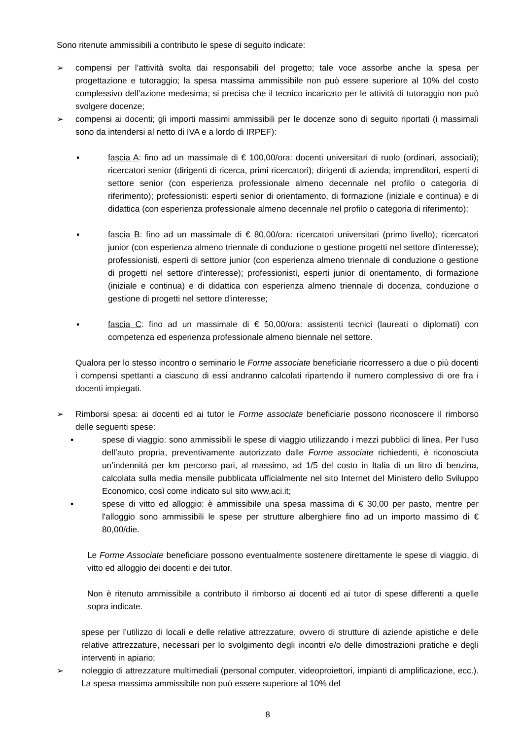Sono ritenute ammissibili a contributo le spese di seguito indicate:
➢ compensi per l’attività svolta dai responsabili del progetto; tale voce assorbe anche la spesa per progettazione e tutoraggio; la spesa massima ammissibile non può essere superiore al 10% del costo complessivo dell’azione medesima; si precisa che il tecnico incaricato per le attività di tutoraggio non può svolgere docenze;
➢ compensi ai docenti; gli importi massimi ammissibili per le docenze sono di seguito riportati (i massimali sono da intendersi al netto di IVA e a lordo di IRPEF):
▪ fascia A: fino ad un massimale di € 100,00/ora: docenti universitari di ruolo (ordinari, associati); ricercatori senior (dirigenti di ricerca, primi ricercatori); dirigenti di azienda; imprenditori, esperti di settore senior (con esperienza professionale almeno decennale nel profilo o categoria di riferimento); professionisti: esperti senior di orientamento, di formazione (iniziale e continua) e di didattica (con esperienza professionale almeno decennale nel profilo o categoria di riferimento);
▪ fascia B: fino ad un massimale di € 80,00/ora: ricercatori universitari (primo livello); ricercatori junior (con esperienza almeno triennale di conduzione o gestione progetti nel settore d'interesse); professionisti, esperti di settore junior (con esperienza almeno triennale di conduzione o gestione di progetti nel settore d'interesse); professionisti, esperti junior di orientamento, di formazione (iniziale e continua) e di didattica con esperienza almeno triennale di docenza, conduzione o gestione di progetti nel settore d'interesse;
▪ fascia C: fino ad un massimale di € 50,00/ora: assistenti tecnici (laureati o diplomati) con competenza ed esperienza professionale almeno biennale nel settore.
Qualora per lo stesso incontro o seminario le Forme associate beneficiarie ricorressero a due o più docenti i compensi spettanti a ciascuno di essi andranno calcolati ripartendo il numero complessivo di ore fra i docenti impiegati.
➢ Rimborsi spesa: ai docenti ed ai tutor le Forme associate beneficiarie possono riconoscere il rimborso delle seguenti spese:
▪ spese di viaggio: sono ammissibili le spese di viaggio utilizzando i mezzi pubblici di linea. Per l’uso dell’auto propria, preventivamente autorizzato dalle Forme associate richiedenti, è riconosciuta un’indennità per km percorso pari, al massimo, ad 1/5 del costo in Italia di un litro di benzina, calcolata sulla media mensile pubblicata ufficialmente nel sito Internet del Ministero dello Sviluppo Economico, così come indicato sul sito www.aci.it;
▪ spese di vitto ed alloggio: è ammissibile una spesa massima di € 30,00 per pasto, mentre per l'alloggio sono ammissibili le spese per strutture alberghiere fino ad un importo massimo di € 80,00/die.
Le Forme Associate beneficiare possono eventualmente sostenere direttamente le spese di viaggio, di vitto ed alloggio dei docenti e dei tutor.
Non è ritenuto ammissibile a contributo il rimborso ai docenti ed ai tutor di spese differenti a quelle sopra indicate.
spese per l’utilizzo di locali e delle relative attrezzature, ovvero di strutture di aziende apistiche e delle relative attrezzature, necessari per lo svolgimento degli incontri e/o delle dimostrazioni pratiche e degli interventi in apiario;
➢ noleggio di attrezzature multimediali (personal computer, videoproiettori, impianti di amplificazione, ecc.). La spesa massima ammissibile non può essere superiore al 10% del
8